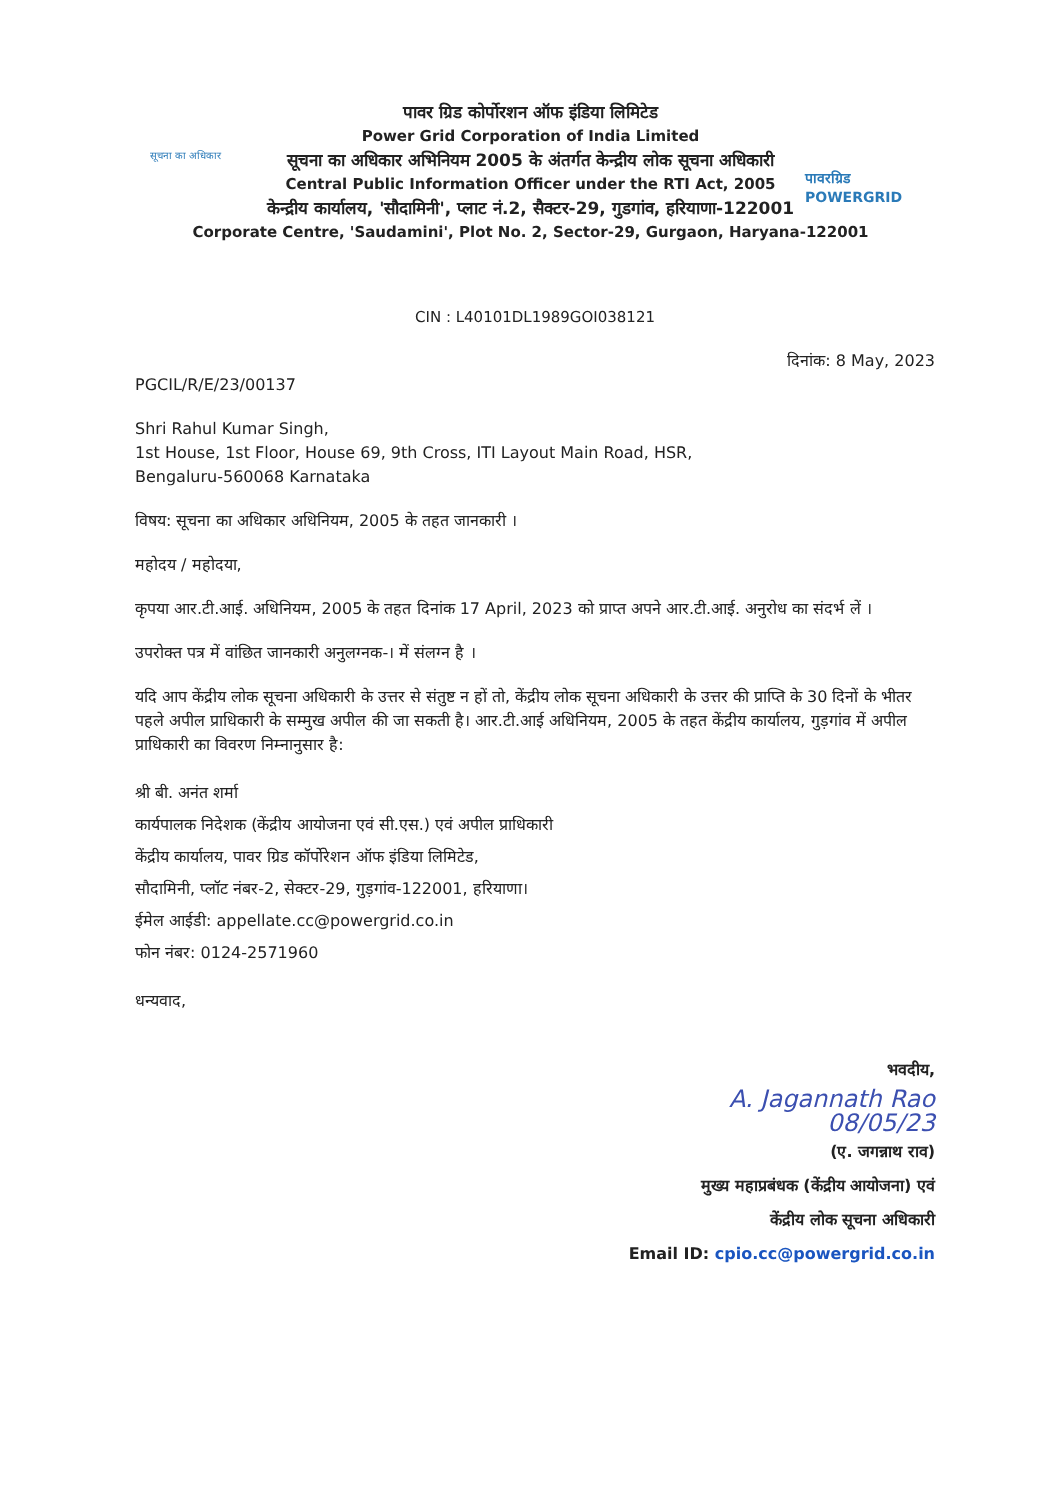सूचना का अधिकार
पावरग्रिड
POWERGRID
पावर ग्रिड कोर्पोरशन ऑफ इंडिया लिमिटेड
Power Grid Corporation of India Limited
सूचना का अधिकार अभिनियम 2005 के अंतर्गत केन्द्रीय लोक सूचना अधिकारी
Central Public Information Officer under the RTI Act, 2005
केन्द्रीय कार्यालय, 'सौदामिनी', प्लाट नं.2, सैक्टर-29, गुडगांव, हरियाणा-122001
Corporate Centre, 'Saudamini', Plot No. 2, Sector-29, Gurgaon, Haryana-122001
CIN : L40101DL1989GOI038121
दिनांक: 8 May, 2023
PGCIL/R/E/23/00137
Shri Rahul Kumar Singh,
1st House, 1st Floor, House 69, 9th Cross, ITI Layout Main Road, HSR,
Bengaluru-560068 Karnataka
विषय: सूचना का अधिकार अधिनियम, 2005 के तहत जानकारी ।
महोदय / महोदया,
कृपया आर.टी.आई. अधिनियम, 2005 के तहत दिनांक 17 April, 2023 को प्राप्त अपने आर.टी.आई. अनुरोध का संदर्भ लें ।
उपरोक्त पत्र में वांछित जानकारी अनुलग्नक-। में संलग्न है ।
यदि आप केंद्रीय लोक सूचना अधिकारी के उत्तर से संतुष्ट न हों तो, केंद्रीय लोक सूचना अधिकारी के उत्तर की प्राप्ति के 30 दिनों के भीतर पहले अपील प्राधिकारी के सम्मुख अपील की जा सकती है। आर.टी.आई अधिनियम, 2005 के तहत केंद्रीय कार्यालय, गुड़गांव में अपील प्राधिकारी का विवरण निम्नानुसार है:
श्री बी. अनंत शर्मा
कार्यपालक निदेशक (केंद्रीय आयोजना एवं सी.एस.) एवं अपील प्राधिकारी
केंद्रीय कार्यालय, पावर ग्रिड कॉर्पोरेशन ऑफ इंडिया लिमिटेड,
सौदामिनी, प्लॉट नंबर-2, सेक्टर-29, गुड़गांव-122001, हरियाणा।
ईमेल आईडी: appellate.cc@powergrid.co.in
फोन नंबर: 0124-2571960
धन्यवाद,
भवदीय,
A. Jagannath Rao
08/05/23
(ए. जगन्नाथ राव)
मुख्य महाप्रबंधक (केंद्रीय आयोजना) एवं
केंद्रीय लोक सूचना अधिकारी
Email ID: cpio.cc@powergrid.co.in